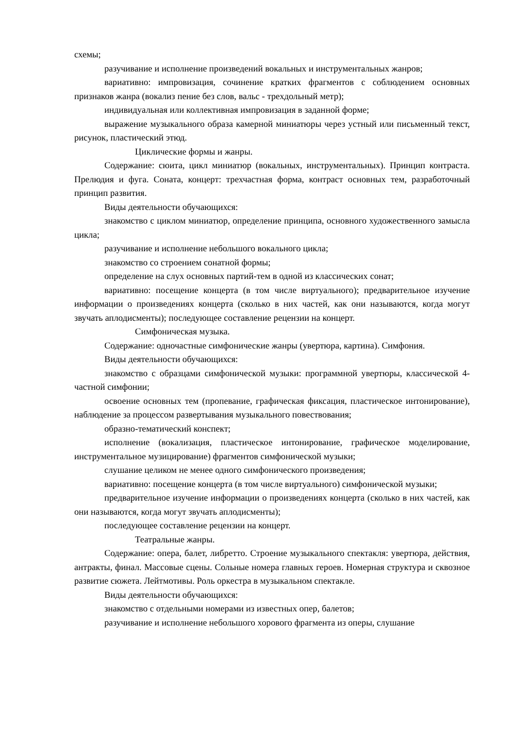схемы;
разучивание и исполнение произведений вокальных и инструментальных жанров;
вариативно: импровизация, сочинение кратких фрагментов с соблюдением основных признаков жанра (вокализ пение без слов, вальс - трехдольный метр);
индивидуальная или коллективная импровизация в заданной форме;
выражение музыкального образа камерной миниатюры через устный или письменный текст, рисунок, пластический этюд.
Циклические формы и жанры.
Содержание: сюита, цикл миниатюр (вокальных, инструментальных). Принцип контраста. Прелюдия и фуга. Соната, концерт: трехчастная форма, контраст основных тем, разработочный принцип развития.
Виды деятельности обучающихся:
знакомство с циклом миниатюр, определение принципа, основного художественного замысла цикла;
разучивание и исполнение небольшого вокального цикла;
знакомство со строением сонатной формы;
определение на слух основных партий-тем в одной из классических сонат;
вариативно: посещение концерта (в том числе виртуального); предварительное изучение информации о произведениях концерта (сколько в них частей, как они называются, когда могут звучать аплодисменты); последующее составление рецензии на концерт.
Симфоническая музыка.
Содержание: одночастные симфонические жанры (увертюра, картина). Симфония.
Виды деятельности обучающихся:
знакомство с образцами симфонической музыки: программной увертюры, классической 4-частной симфонии;
освоение основных тем (пропевание, графическая фиксация, пластическое интонирование), наблюдение за процессом развертывания музыкального повествования;
образно-тематический конспект;
исполнение (вокализация, пластическое интонирование, графическое моделирование, инструментальное музицирование) фрагментов симфонической музыки;
слушание целиком не менее одного симфонического произведения;
вариативно: посещение концерта (в том числе виртуального) симфонической музыки;
предварительное изучение информации о произведениях концерта (сколько в них частей, как они называются, когда могут звучать аплодисменты);
последующее составление рецензии на концерт.
Театральные жанры.
Содержание: опера, балет, либретто. Строение музыкального спектакля: увертюра, действия, антракты, финал. Массовые сцены. Сольные номера главных героев. Номерная структура и сквозное развитие сюжета. Лейтмотивы. Роль оркестра в музыкальном спектакле.
Виды деятельности обучающихся:
знакомство с отдельными номерами из известных опер, балетов;
разучивание и исполнение небольшого хорового фрагмента из оперы, слушание